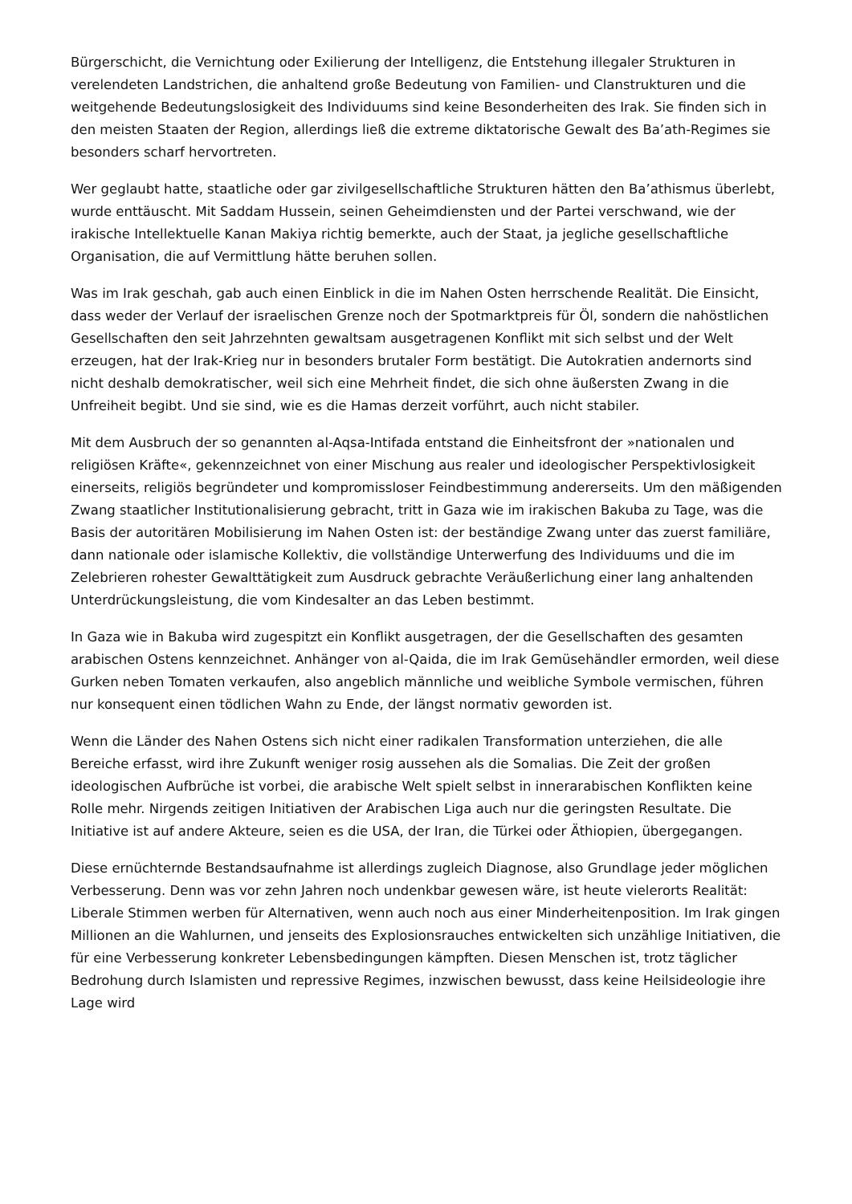Bürgerschicht, die Vernichtung oder Exilierung der Intelligenz, die Entstehung illegaler Strukturen in verelendeten Landstrichen, die anhaltend große Bedeutung von Familien- und Clanstrukturen und die weitgehende Bedeutungslosigkeit des Individuums sind keine Besonderheiten des Irak. Sie finden sich in den meisten Staaten der Region, allerdings ließ die extreme diktatorische Gewalt des Ba’ath-Regimes sie besonders scharf hervortreten.
Wer geglaubt hatte, staatliche oder gar zivilgesellschaftliche Strukturen hätten den Ba’athismus überlebt, wurde enttäuscht. Mit Saddam Hussein, seinen Geheimdiensten und der Partei verschwand, wie der irakische Intellektuelle Kanan Makiya richtig bemerkte, auch der Staat, ja jegliche gesellschaftliche Organisation, die auf Vermittlung hätte beruhen sollen.
Was im Irak geschah, gab auch einen Einblick in die im Nahen Osten herrschende Realität. Die Einsicht, dass weder der Verlauf der israelischen Grenze noch der Spotmarktpreis für Öl, sondern die nahöstlichen Gesellschaften den seit Jahrzehnten gewaltsam ausgetragenen Konflikt mit sich selbst und der Welt erzeugen, hat der Irak-Krieg nur in besonders brutaler Form bestätigt. Die Autokratien andernorts sind nicht deshalb demokratischer, weil sich eine Mehrheit findet, die sich ohne äußersten Zwang in die Unfreiheit begibt. Und sie sind, wie es die Hamas derzeit vorführt, auch nicht stabiler.
Mit dem Ausbruch der so genannten al-Aqsa-Intifada entstand die Einheitsfront der »nationalen und religiösen Kräfte«, gekennzeichnet von einer Mischung aus realer und ideologischer Perspektivlosigkeit einerseits, religiös begründeter und kompromissloser Feindbestimmung andererseits. Um den mäßigenden Zwang staatlicher Institutionalisierung gebracht, tritt in Gaza wie im irakischen Bakuba zu Tage, was die Basis der autoritären Mobilisierung im Nahen Osten ist: der beständige Zwang unter das zuerst familiäre, dann nationale oder islamische Kollektiv, die vollständige Unterwerfung des Individuums und die im Zelebrieren rohester Gewalttätigkeit zum Ausdruck gebrachte Veräußerlichung einer lang anhaltenden Unterdrückungsleistung, die vom Kindesalter an das Leben bestimmt.
In Gaza wie in Bakuba wird zugespitzt ein Konflikt ausgetragen, der die Gesellschaften des gesamten arabischen Ostens kennzeichnet. Anhänger von al-Qaida, die im Irak Gemüsehändler ermorden, weil diese Gurken neben Tomaten verkaufen, also angeblich männliche und weibliche Symbole vermischen, führen nur konsequent einen tödlichen Wahn zu Ende, der längst normativ geworden ist.
Wenn die Länder des Nahen Ostens sich nicht einer radikalen Transformation unterziehen, die alle Bereiche erfasst, wird ihre Zukunft weniger rosig aussehen als die Somalias. Die Zeit der großen ideologischen Aufbrüche ist vorbei, die arabische Welt spielt selbst in innerarabischen Konflikten keine Rolle mehr. Nirgends zeitigen Initiativen der Arabischen Liga auch nur die geringsten Resultate. Die Initiative ist auf andere Akteure, seien es die USA, der Iran, die Türkei oder Äthiopien, übergegangen.
Diese ernüchternde Bestandsaufnahme ist allerdings zugleich Diagnose, also Grundlage jeder möglichen Verbesserung. Denn was vor zehn Jahren noch undenkbar gewesen wäre, ist heute vielerorts Realität: Liberale Stimmen werben für Alternativen, wenn auch noch aus einer Minderheitenposition. Im Irak gingen Millionen an die Wahlurnen, und jenseits des Explosionsrauches entwickelten sich unzählige Initiativen, die für eine Verbesserung konkreter Lebensbedingungen kämpften. Diesen Menschen ist, trotz täglicher Bedrohung durch Islamisten und repressive Regimes, inzwischen bewusst, dass keine Heilsideologie ihre Lage wird